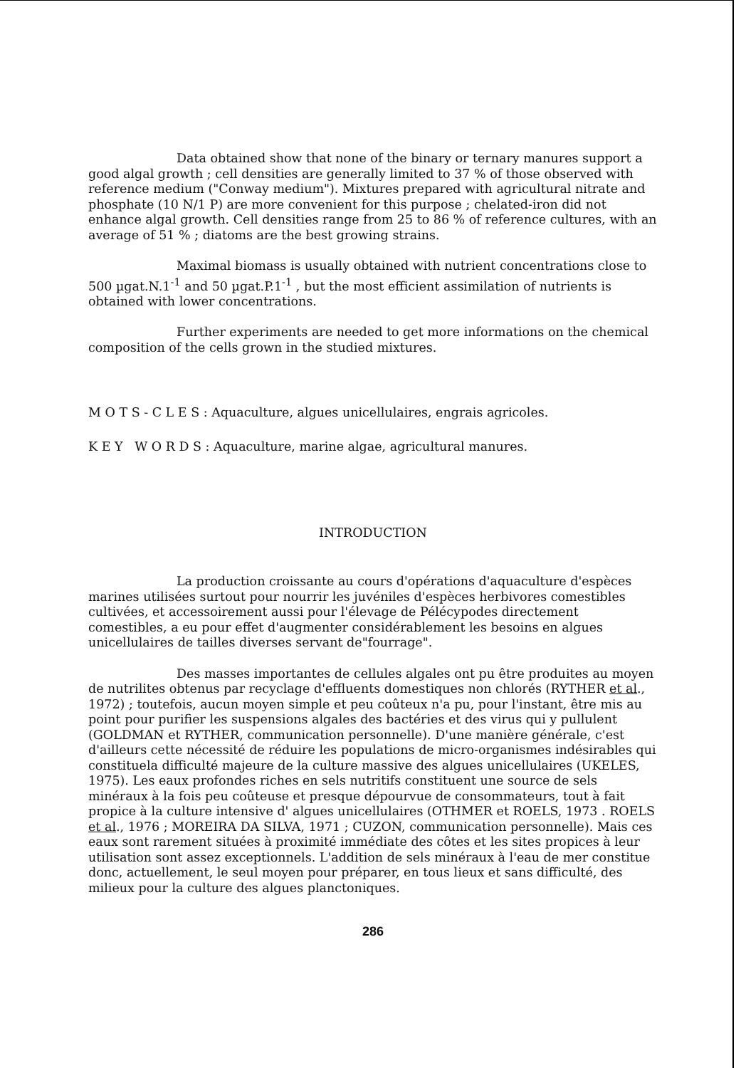Data obtained show that none of the binary or ternary manures support a good algal growth ; cell densities are generally limited to 37 % of those observed with reference medium ("Conway medium"). Mixtures prepared with agricultural nitrate and phosphate (10 N/1 P) are more convenient for this purpose ; chelated-iron did not enhance algal growth. Cell densities range from 25 to 86 % of reference cultures, with an average of 51 % ; diatoms are the best growing strains.
Maximal biomass is usually obtained with nutrient concentrations close to 500 µgat.N.1<sup>-1</sup> and 50 µgat.P.1<sup>-1</sup> , but the most efficient assimilation of nutrients is obtained with lower concentrations.
Further experiments are needed to get more informations on the chemical composition of the cells grown in the studied mixtures.
M O T S - C L E S : Aquaculture, algues unicellulaires, engrais agricoles.
K E Y W O R D S : Aquaculture, marine algae, agricultural manures.
INTRODUCTION
La production croissante au cours d'opérations d'aquaculture d'espèces marines utilisées surtout pour nourrir les juvéniles d'espèces herbivores comestibles cultivées, et accessoirement aussi pour l'élevage de Pélécypodes directement comestibles, a eu pour effet d'augmenter considérablement les besoins en algues unicellulaires de tailles diverses servant de"fourrage".
Des masses importantes de cellules algales ont pu être produites au moyen de nutrilites obtenus par recyclage d'effluents domestiques non chlorés (RYTHER et al., 1972) ; toutefois, aucun moyen simple et peu coûteux n'a pu, pour l'instant, être mis au point pour purifier les suspensions algales des bactéries et des virus qui y pullulent (GOLDMAN et RYTHER, communication personnelle). D'une manière générale, c'est d'ailleurs cette nécessité de réduire les populations de micro-organismes indésirables qui constituela difficulté majeure de la culture massive des algues unicellulaires (UKELES, 1975). Les eaux profondes riches en sels nutritifs constituent une source de sels minéraux à la fois peu coûteuse et presque dépourvue de consommateurs, tout à fait propice à la culture intensive d' algues unicellulaires (OTHMER et ROELS, 1973 . ROELS et al., 1976 ; MOREIRA DA SILVA, 1971 ; CUZON, communication personnelle). Mais ces eaux sont rarement situées à proximité immédiate des côtes et les sites propices à leur utilisation sont assez exceptionnels. L'addition de sels minéraux à l'eau de mer constitue donc, actuellement, le seul moyen pour préparer, en tous lieux et sans difficulté, des milieux pour la culture des algues planctoniques.
286